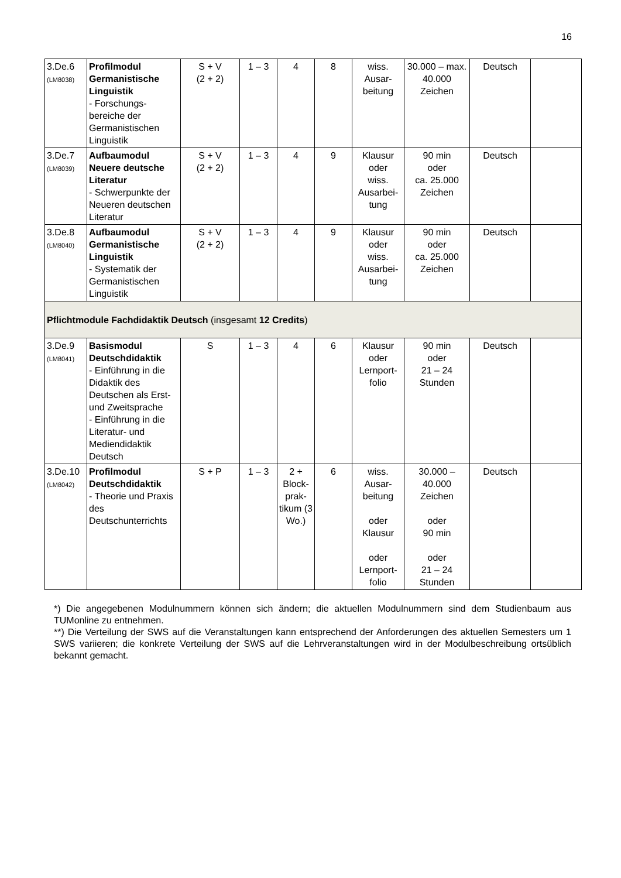16
| 3.De.6 (LM8038) | Profilmodul Germanistische Linguistik - Forschungs-bereiche der Germanistischen Linguistik | S + V (2 + 2) | 1 – 3 | 4 | 8 | wiss. Ausar-beitung | 30.000 – max. 40.000 Zeichen | Deutsch | |
| 3.De.7 (LM8039) | Aufbaumodul Neuere deutsche Literatur - Schwerpunkte der Neueren deutschen Literatur | S + V (2 + 2) | 1 – 3 | 4 | 9 | Klausur oder wiss. Ausarbei-tung | 90 min oder ca. 25.000 Zeichen | Deutsch | |
| 3.De.8 (LM8040) | Aufbaumodul Germanistische Linguistik - Systematik der Germanistischen Linguistik | S + V (2 + 2) | 1 – 3 | 4 | 9 | Klausur oder wiss. Ausarbei-tung | 90 min oder ca. 25.000 Zeichen | Deutsch | |
| Pflichtmodule Fachdidaktik Deutsch (insgesamt 12 Credits ) | | | | | | | | | |
| 3.De.9 (LM8041) | Basismodul Deutschdidaktik - Einführung in die Didaktik des Deutschen als Erst- und Zweitsprache - Einführung in die Literatur- und Mediendidaktik Deutsch | S | 1 – 3 | 4 | 6 | Klausur oder Lernport-folio | 90 min oder 21 – 24 Stunden | Deutsch | |
| 3.De.10 (LM8042) | Profilmodul Deutschdidaktik - Theorie und Praxis des Deutschunterrichts | S + P | 1 – 3 | 2 + Block-prak-tikum (3 Wo.) | 6 | wiss. Ausar-beitung oder Klausur oder Lernport-folio | 30.000 – 40.000 Zeichen oder 90 min oder 21 – 24 Stunden | Deutsch | |
*) Die angegebenen Modulnummern können sich ändern; die aktuellen Modulnummern sind dem Studienbaum aus TUMonline zu entnehmen.
**) Die Verteilung der SWS auf die Veranstaltungen kann entsprechend der Anforderungen des aktuellen Semesters um 1 SWS variieren; die konkrete Verteilung der SWS auf die Lehrveranstaltungen wird in der Modulbeschreibung ortsüblich bekannt gemacht.